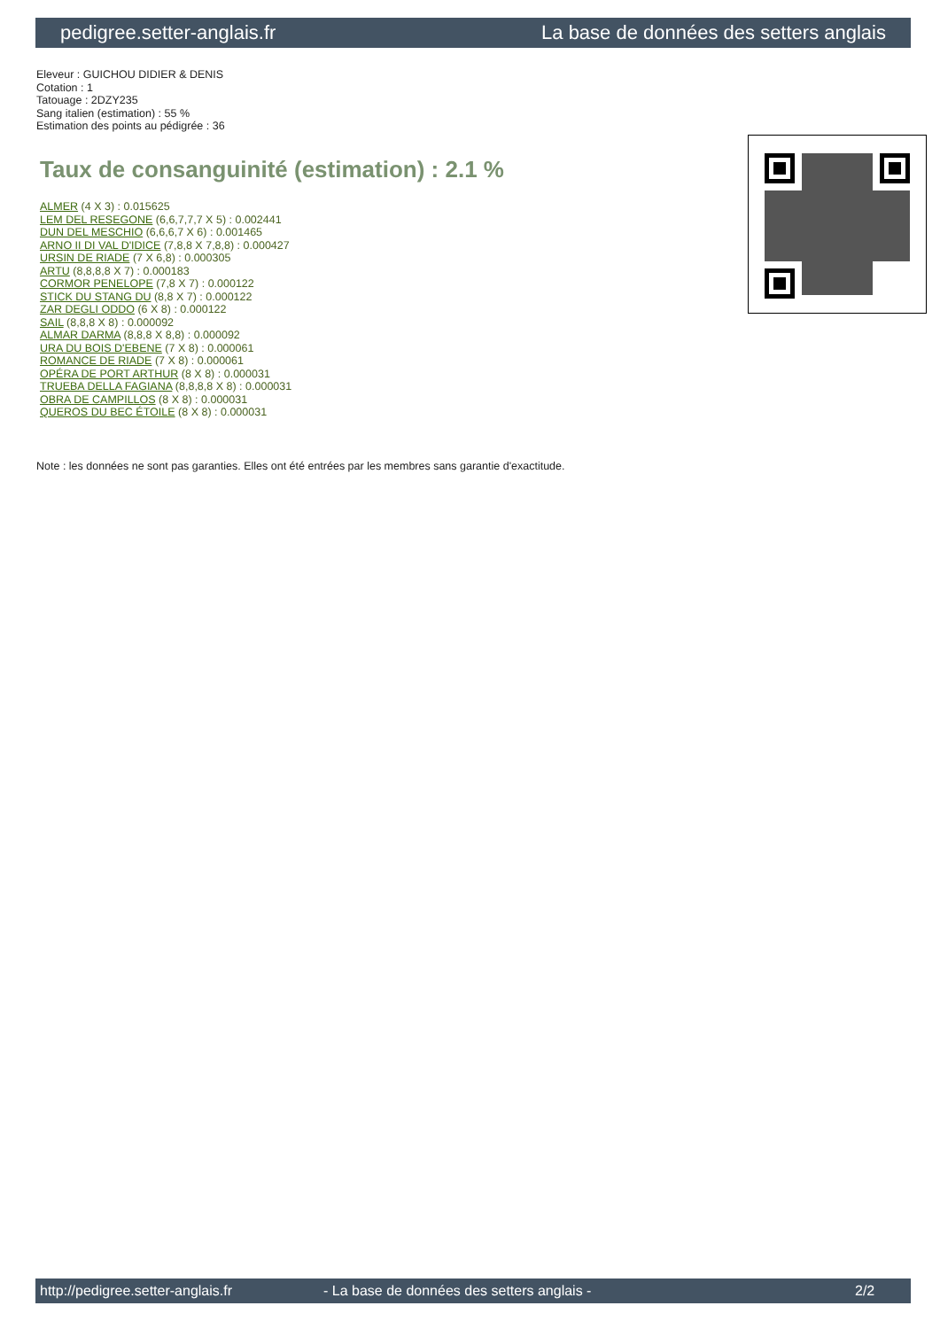pedigree.setter-anglais.fr La base de données des setters anglais
Eleveur : GUICHOU DIDIER & DENIS
Cotation : 1
Tatouage : 2DZY235
Sang italien (estimation) : 55 %
Estimation des points au pédigrée : 36
Taux de consanguinité (estimation) : 2.1 %
ALMER (4 X 3) : 0.015625
LEM DEL RESEGONE (6,6,7,7,7 X 5) : 0.002441
DUN DEL MESCHIO (6,6,6,7 X 6) : 0.001465
ARNO II DI VAL D'IDICE (7,8,8 X 7,8,8) : 0.000427
URSIN DE RIADE (7 X 6,8) : 0.000305
ARTU (8,8,8,8 X 7) : 0.000183
CORMOR PENELOPE (7,8 X 7) : 0.000122
STICK DU STANG DU (8,8 X 7) : 0.000122
ZAR DEGLI ODDO (6 X 8) : 0.000122
SAIL (8,8,8 X 8) : 0.000092
ALMAR DARMA (8,8,8 X 8,8) : 0.000092
URA DU BOIS D'EBENE (7 X 8) : 0.000061
ROMANCE DE RIADE (7 X 8) : 0.000061
OPÉRA DE PORT ARTHUR (8 X 8) : 0.000031
TRUEBA DELLA FAGIANA (8,8,8,8 X 8) : 0.000031
OBRA DE CAMPILLOS (8 X 8) : 0.000031
QUEROS DU BEC ÉTOILE (8 X 8) : 0.000031
Note : les données ne sont pas garanties. Elles ont été entrées par les membres sans garantie d'exactitude.
http://pedigree.setter-anglais.fr - La base de données des setters anglais - 2/2